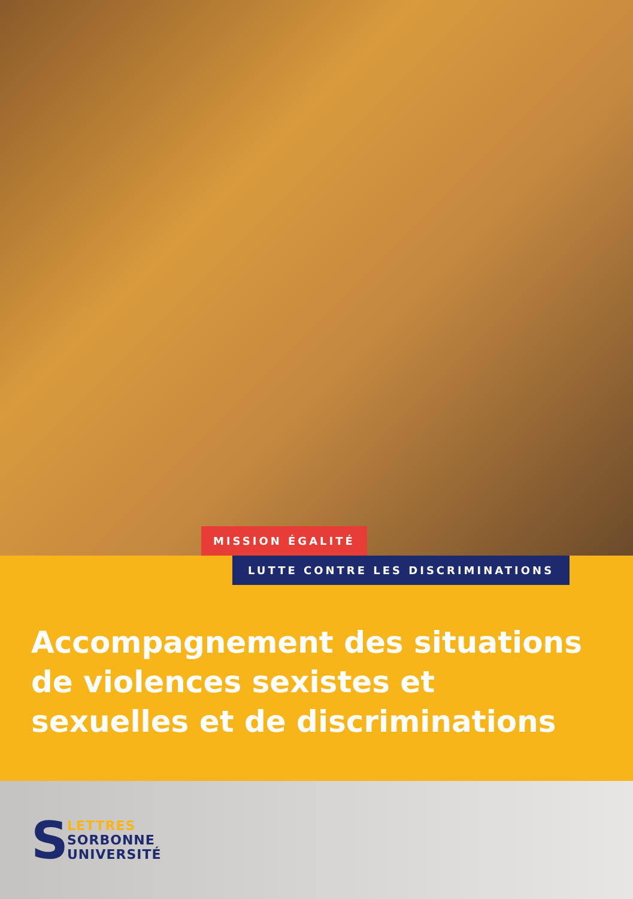MISSION ÉGALITÉ
LUTTE CONTRE LES DISCRIMINATIONS
Accompagnement des situations de violences sexistes et sexuelles et de discriminations
S
LETTRES
SORBONNE
UNIVERSITÉ